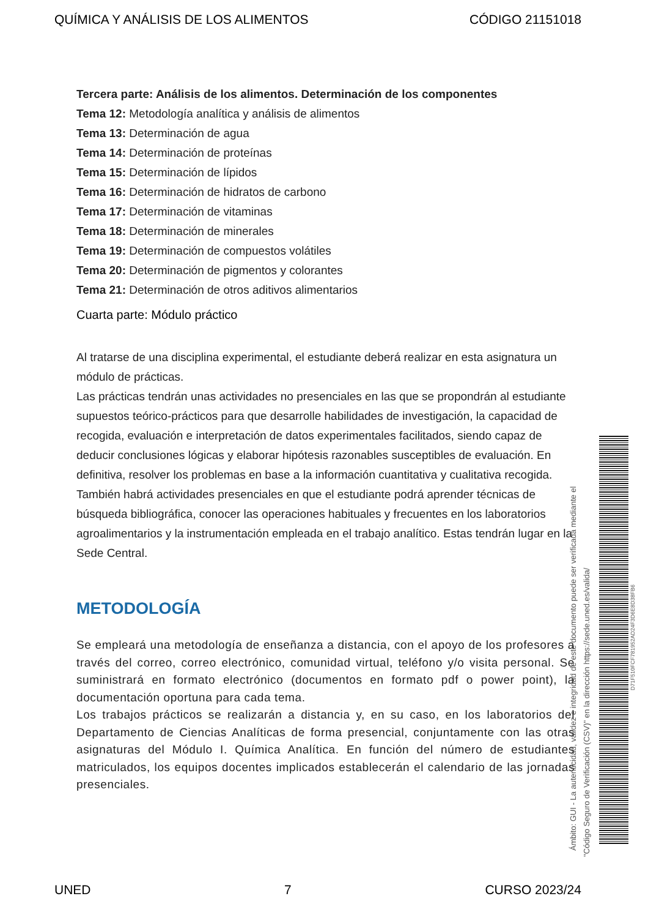QUÍMICA Y ANÁLISIS DE LOS ALIMENTOS CÓDIGO 21151018
Tercera parte: Análisis de los alimentos. Determinación de los componentes
Tema 12: Metodología analítica y análisis de alimentos
Tema 13: Determinación de agua
Tema 14: Determinación de proteínas
Tema 15: Determinación de lípidos
Tema 16: Determinación de hidratos de carbono
Tema 17: Determinación de vitaminas
Tema 18: Determinación de minerales
Tema 19: Determinación de compuestos volátiles
Tema 20: Determinación de pigmentos y colorantes
Tema 21: Determinación de otros aditivos alimentarios
Cuarta parte: Módulo práctico
Al tratarse de una disciplina experimental, el estudiante deberá realizar en esta asignatura un módulo de prácticas.
Las prácticas tendrán unas actividades no presenciales en las que se propondrán al estudiante supuestos teórico-prácticos para que desarrolle habilidades de investigación, la capacidad de recogida, evaluación e interpretación de datos experimentales facilitados, siendo capaz de deducir conclusiones lógicas y elaborar hipótesis razonables susceptibles de evaluación. En definitiva, resolver los problemas en base a la información cuantitativa y cualitativa recogida.
También habrá actividades presenciales en que el estudiante podrá aprender técnicas de búsqueda bibliográfica, conocer las operaciones habituales y frecuentes en los laboratorios agroalimentarios y la instrumentación empleada en el trabajo analítico. Estas tendrán lugar en la Sede Central.
METODOLOGÍA
Se empleará una metodología de enseñanza a distancia, con el apoyo de los profesores a través del correo, correo electrónico, comunidad virtual, teléfono y/o visita personal. Se suministrará en formato electrónico (documentos en formato pdf o power point), la documentación oportuna para cada tema.
Los trabajos prácticos se realizarán a distancia y, en su caso, en los laboratorios del Departamento de Ciencias Analíticas de forma presencial, conjuntamente con las otras asignaturas del Módulo I. Química Analítica. En función del número de estudiantes matriculados, los equipos docentes implicados establecerán el calendario de las jornadas presenciales.
Ámbito: GUI - La autenticidad, validez e integridad de este documento puede ser verificada mediante el
"Código Seguro de Verificación (CSV)" en la dirección https://sede.uned.es/valida/
D71F510FCF781952AD24F3D6E8D38FB6
UNED 7 CURSO 2023/24